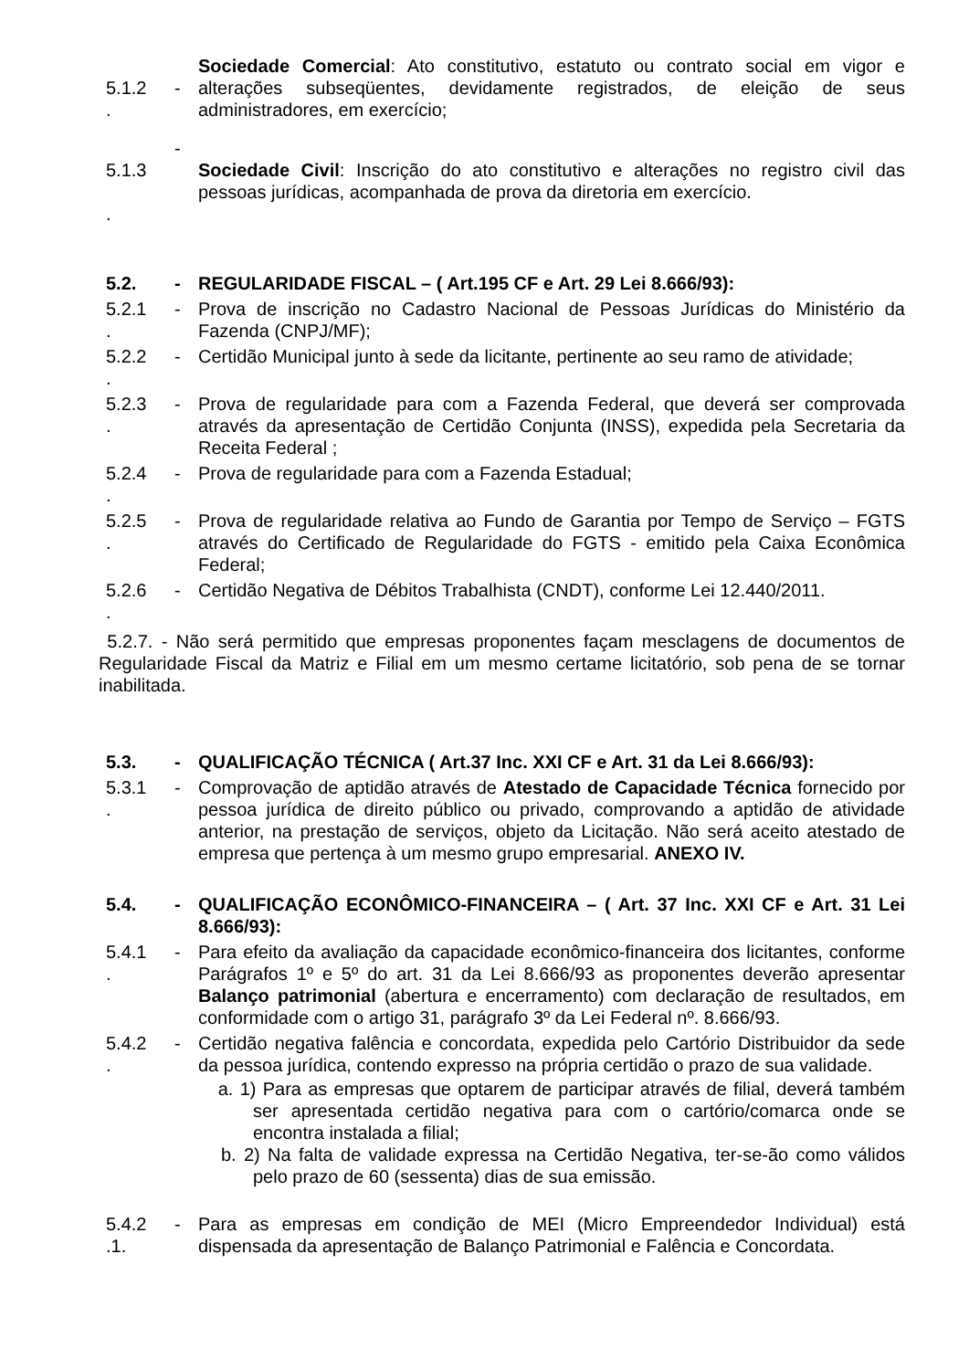5.1.2
.
- Sociedade Comercial: Ato constitutivo, estatuto ou contrato social em vigor e alterações subseqüentes, devidamente registrados, de eleição de seus administradores, em exercício;
5.1.3
.
-
Sociedade Civil: Inscrição do ato constitutivo e alterações no registro civil das pessoas jurídicas, acompanhada de prova da diretoria em exercício.
5.2. - REGULARIDADE FISCAL – ( Art.195 CF e Art. 29 Lei 8.666/93):
5.2.1
.
- Prova de inscrição no Cadastro Nacional de Pessoas Jurídicas do Ministério da Fazenda (CNPJ/MF);
5.2.2
.
- Certidão Municipal junto à sede da licitante, pertinente ao seu ramo de atividade;
5.2.3
.
- Prova de regularidade para com a Fazenda Federal, que deverá ser comprovada através da apresentação de Certidão Conjunta (INSS), expedida pela Secretaria da Receita Federal ;
5.2.4
.
- Prova de regularidade para com a Fazenda Estadual;
5.2.5
.
- Prova de regularidade relativa ao Fundo de Garantia por Tempo de Serviço – FGTS através do Certificado de Regularidade do FGTS - emitido pela Caixa Econômica Federal;
5.2.6
.
- Certidão Negativa de Débitos Trabalhista (CNDT), conforme Lei 12.440/2011.
5.2.7. - Não será permitido que empresas proponentes façam mesclagens de documentos de Regularidade Fiscal da Matriz e Filial em um mesmo certame licitatório, sob pena de se tornar inabilitada.
5.3. - QUALIFICAÇÃO TÉCNICA ( Art.37 Inc. XXI CF e Art. 31 da Lei 8.666/93):
5.3.1
.
- Comprovação de aptidão através de Atestado de Capacidade Técnica fornecido por pessoa jurídica de direito público ou privado, comprovando a aptidão de atividade anterior, na prestação de serviços, objeto da Licitação. Não será aceito atestado de empresa que pertença à um mesmo grupo empresarial. ANEXO IV.
5.4. - QUALIFICAÇÃO ECONÔMICO-FINANCEIRA – ( Art. 37 Inc. XXI CF e Art. 31 Lei 8.666/93):
5.4.1
.
- Para efeito da avaliação da capacidade econômico-financeira dos licitantes, conforme Parágrafos 1º e 5º do art. 31 da Lei 8.666/93 as proponentes deverão apresentar Balanço patrimonial (abertura e encerramento) com declaração de resultados, em conformidade com o artigo 31, parágrafo 3º da Lei Federal nº. 8.666/93.
5.4.2
.
- Certidão negativa falência e concordata, expedida pelo Cartório Distribuidor da sede da pessoa jurídica, contendo expresso na própria certidão o prazo de sua validade.
a. 1) Para as empresas que optarem de participar através de filial, deverá também ser apresentada certidão negativa para com o cartório/comarca onde se encontra instalada a filial;
b. 2) Na falta de validade expressa na Certidão Negativa, ter-se-ão como válidos pelo prazo de 60 (sessenta) dias de sua emissão.
5.4.2
.1.
- Para as empresas em condição de MEI (Micro Empreendedor Individual) está dispensada da apresentação de Balanço Patrimonial e Falência e Concordata.